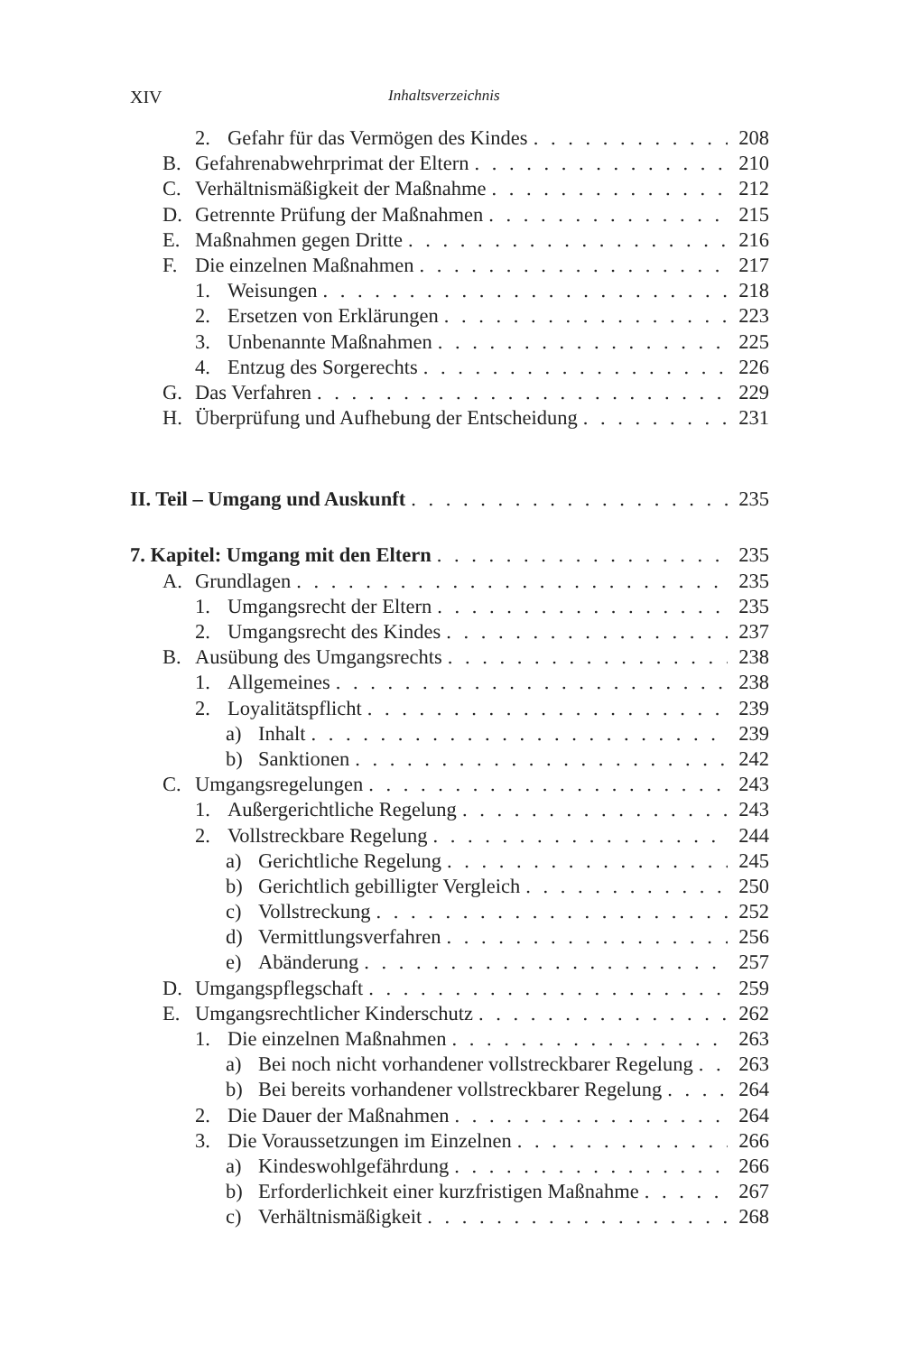XIV Inhaltsverzeichnis
2. Gefahr für das Vermögen des Kindes 208
B. Gefahrenabwehrprimat der Eltern 210
C. Verhältnismäßigkeit der Maßnahme 212
D. Getrennte Prüfung der Maßnahmen 215
E. Maßnahmen gegen Dritte 216
F. Die einzelnen Maßnahmen 217
1. Weisungen 218
2. Ersetzen von Erklärungen 223
3. Unbenannte Maßnahmen 225
4. Entzug des Sorgerechts 226
G. Das Verfahren 229
H. Überprüfung und Aufhebung der Entscheidung 231
II. Teil – Umgang und Auskunft 235
7. Kapitel: Umgang mit den Eltern 235
A. Grundlagen 235
1. Umgangsrecht der Eltern 235
2. Umgangsrecht des Kindes 237
B. Ausübung des Umgangsrechts 238
1. Allgemeines 238
2. Loyalitätspflicht 239
a) Inhalt 239
b) Sanktionen 242
C. Umgangsregelungen 243
1. Außergerichtliche Regelung 243
2. Vollstreckbare Regelung 244
a) Gerichtliche Regelung 245
b) Gerichtlich gebilligter Vergleich 250
c) Vollstreckung 252
d) Vermittlungsverfahren 256
e) Abänderung 257
D. Umgangspflegschaft 259
E. Umgangsrechtlicher Kinderschutz 262
1. Die einzelnen Maßnahmen 263
a) Bei noch nicht vorhandener vollstreckbarer Regelung 263
b) Bei bereits vorhandener vollstreckbarer Regelung 264
2. Die Dauer der Maßnahmen 264
3. Die Voraussetzungen im Einzelnen 266
a) Kindeswohlgefährdung 266
b) Erforderlichkeit einer kurzfristigen Maßnahme 267
c) Verhältnismäßigkeit 268